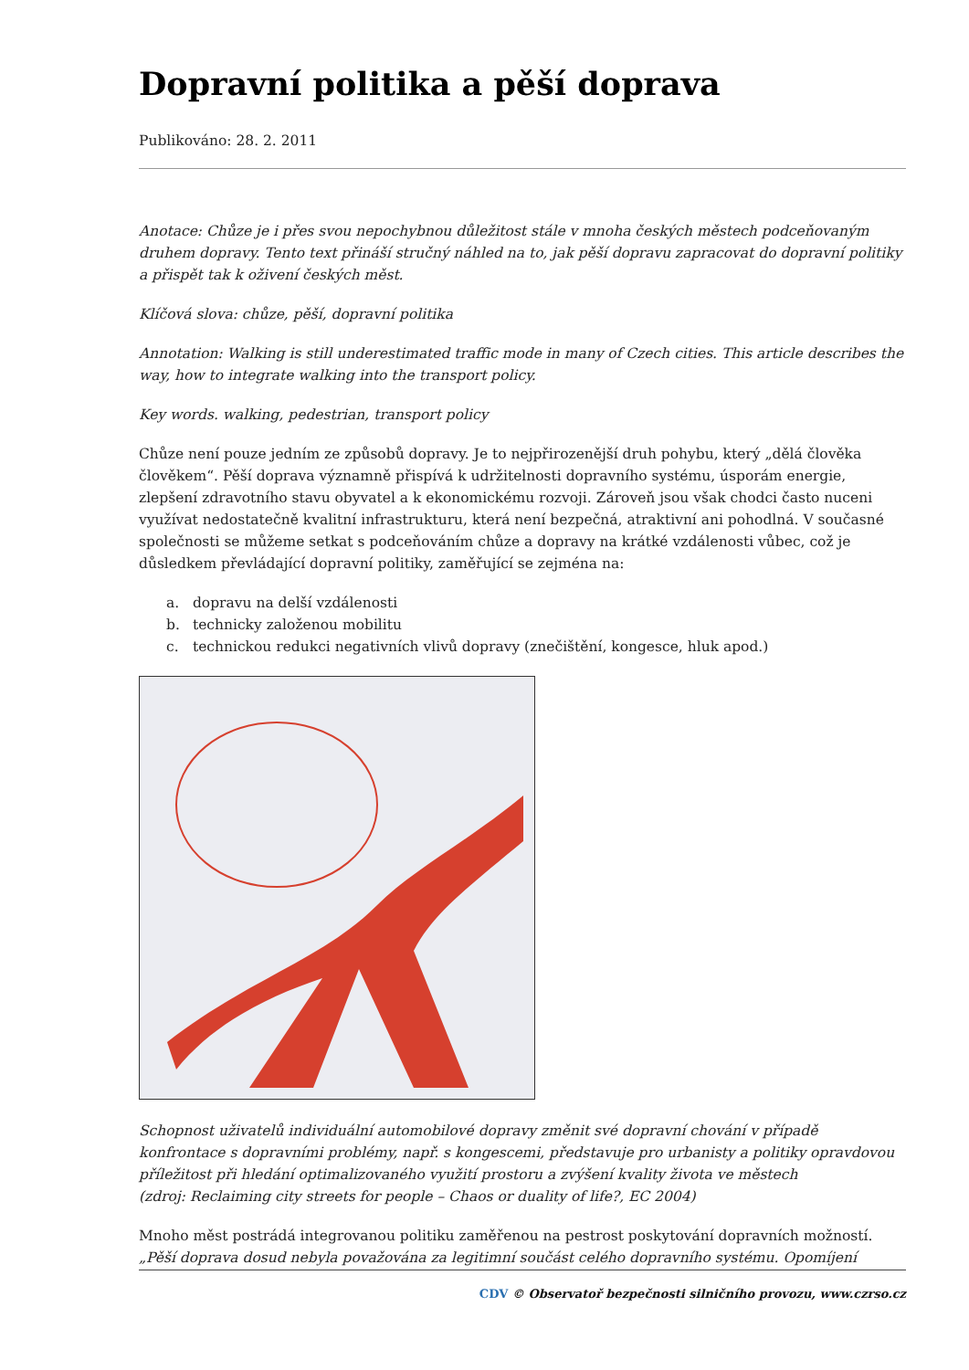Dopravní politika a pěší doprava
Publikováno: 28. 2. 2011
Anotace: Chůze je i přes svou nepochybnou důležitost stále v mnoha českých městech podceňovaným druhem dopravy. Tento text přináší stručný náhled na to, jak pěší dopravu zapracovat do dopravní politiky a přispět tak k oživení českých měst.
Klíčová slova: chůze, pěší, dopravní politika
Annotation: Walking is still underestimated traffic mode in many of Czech cities. This article describes the way, how to integrate walking into the transport policy.
Key words. walking, pedestrian, transport policy
Chůze není pouze jedním ze způsobů dopravy. Je to nejpřirozenější druh pohybu, který „dělá člověka člověkem“. Pěší doprava významně přispívá k udržitelnosti dopravního systému, úsporám energie, zlepšení zdravotního stavu obyvatel a k ekonomickému rozvoji. Zároveň jsou však chodci často nuceni využívat nedostatečně kvalitní infrastrukturu, která není bezpečná, atraktivní ani pohodlná. V současné společnosti se můžeme setkat s podceňováním chůze a dopravy na krátké vzdálenosti vůbec, což je důsledkem převládající dopravní politiky, zaměřující se zejména na:
a. dopravu na delší vzdálenosti
b. technicky založenou mobilitu
c. technickou redukci negativních vlivů dopravy (znečištění, kongesce, hluk apod.)
Schopnost uživatelů individuální automobilové dopravy změnit své dopravní chování v případě konfrontace s dopravními problémy, např. s kongescemi, představuje pro urbanisty a politiky opravdovou příležitost při hledání optimalizovaného využití prostoru a zvýšení kvality života ve městech
(zdroj: Reclaiming city streets for people – Chaos or duality of life?, EC 2004)
Mnoho měst postrádá integrovanou politiku zaměřenou na pestrost poskytování dopravních možností. „Pěší doprava dosud nebyla považována za legitimní součást celého dopravního systému. Opomíjení
CDV © Observatoř bezpečnosti silničního provozu, www.czrso.cz